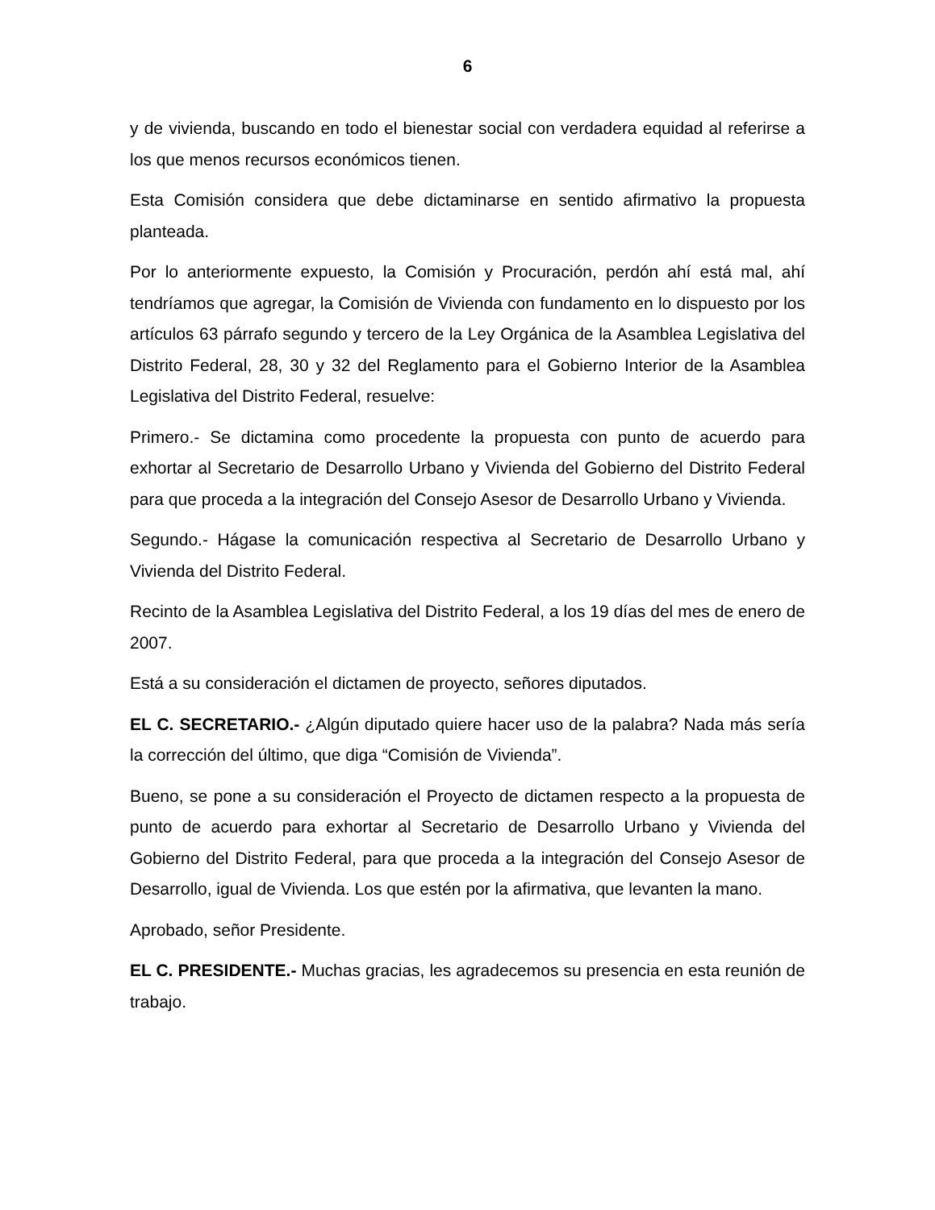6
y de vivienda, buscando en todo el bienestar social con verdadera equidad al referirse a los que menos recursos económicos tienen.
Esta Comisión considera que debe dictaminarse en sentido afirmativo la propuesta planteada.
Por lo anteriormente expuesto, la Comisión y Procuración, perdón ahí está mal, ahí tendríamos que agregar, la Comisión de Vivienda con fundamento en lo dispuesto por los artículos 63 párrafo segundo y tercero de la Ley Orgánica de la Asamblea Legislativa del Distrito Federal, 28, 30 y 32 del Reglamento para el Gobierno Interior de la Asamblea Legislativa del Distrito Federal, resuelve:
Primero.- Se dictamina como procedente la propuesta con punto de acuerdo para exhortar al Secretario de Desarrollo Urbano y Vivienda del Gobierno del Distrito Federal para que proceda a la integración del Consejo Asesor de Desarrollo Urbano y Vivienda.
Segundo.- Hágase la comunicación respectiva al Secretario de Desarrollo Urbano y Vivienda del Distrito Federal.
Recinto de la Asamblea Legislativa del Distrito Federal, a los 19 días del mes de enero de 2007.
Está a su consideración el dictamen de proyecto, señores diputados.
EL C. SECRETARIO.- ¿Algún diputado quiere hacer uso de la palabra? Nada más sería la corrección del último, que diga “Comisión de Vivienda”.
Bueno, se pone a su consideración el Proyecto de dictamen respecto a la propuesta de punto de acuerdo para exhortar al Secretario de Desarrollo Urbano y Vivienda del Gobierno del Distrito Federal, para que proceda a la integración del Consejo Asesor de Desarrollo, igual de Vivienda. Los que estén por la afirmativa, que levanten la mano.
Aprobado, señor Presidente.
EL C. PRESIDENTE.- Muchas gracias, les agradecemos su presencia en esta reunión de trabajo.